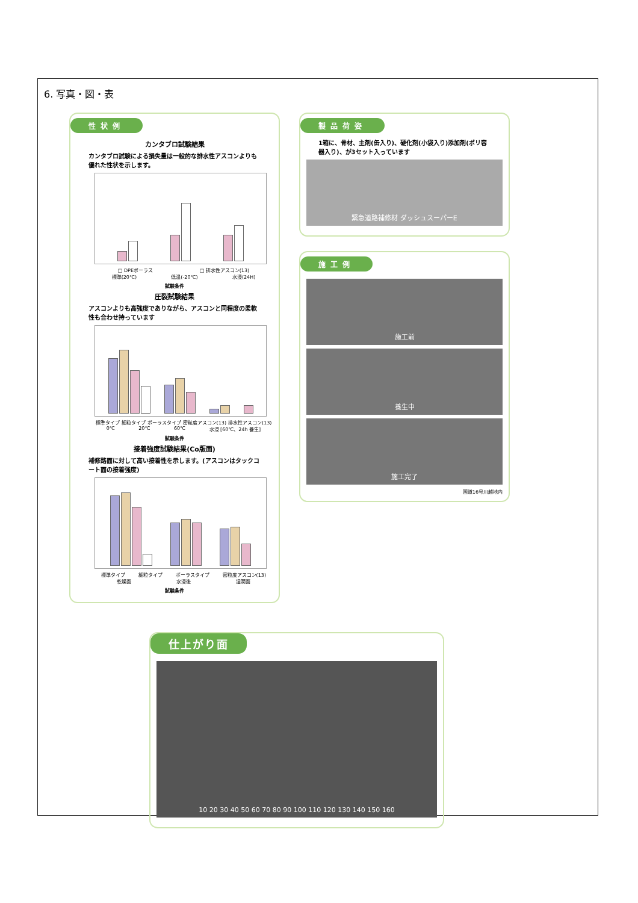6. 写真・図・表
性状例
カンタブロ試験結果
カンタブロ試験による損失量は一般的な排水性アスコンよりも優れた性状を示します。
□ DPEポーラス □ 排水性アスコン(13)
標準(20℃) 低温(-20℃) 水浸(24H)
試験条件
圧裂試験結果
アスコンよりも高強度でありながら、アスコンと同程度の柔軟性も合わせ持っています
標準タイプ 細粒タイプ ポーラスタイプ 密粒度アスコン(13) 排水性アスコン(13)
0℃ 20℃ 60℃ 水浸 [60℃、24h 養生]
試験条件
接着強度試験結果(Co版面)
補修路面に対して高い接着性を示します。(アスコンはタックコート面の接着強度)
標準タイプ 細粒タイプ ポーラスタイプ 密粒度アスコン(13)
乾燥面 水浸後 湿潤面
試験条件
製品荷姿
1箱に、骨材、主剤(缶入り)、硬化剤(小袋入り)添加剤(ポリ容器入り)、が3セット入っています
緊急道路補修材 ダッシュスーパーE
施工例
施工前
養生中
施工完了
国道16号川越地内
仕上がり面
10 20 30 40 50 60 70 80 90 100 110 120 130 140 150 160